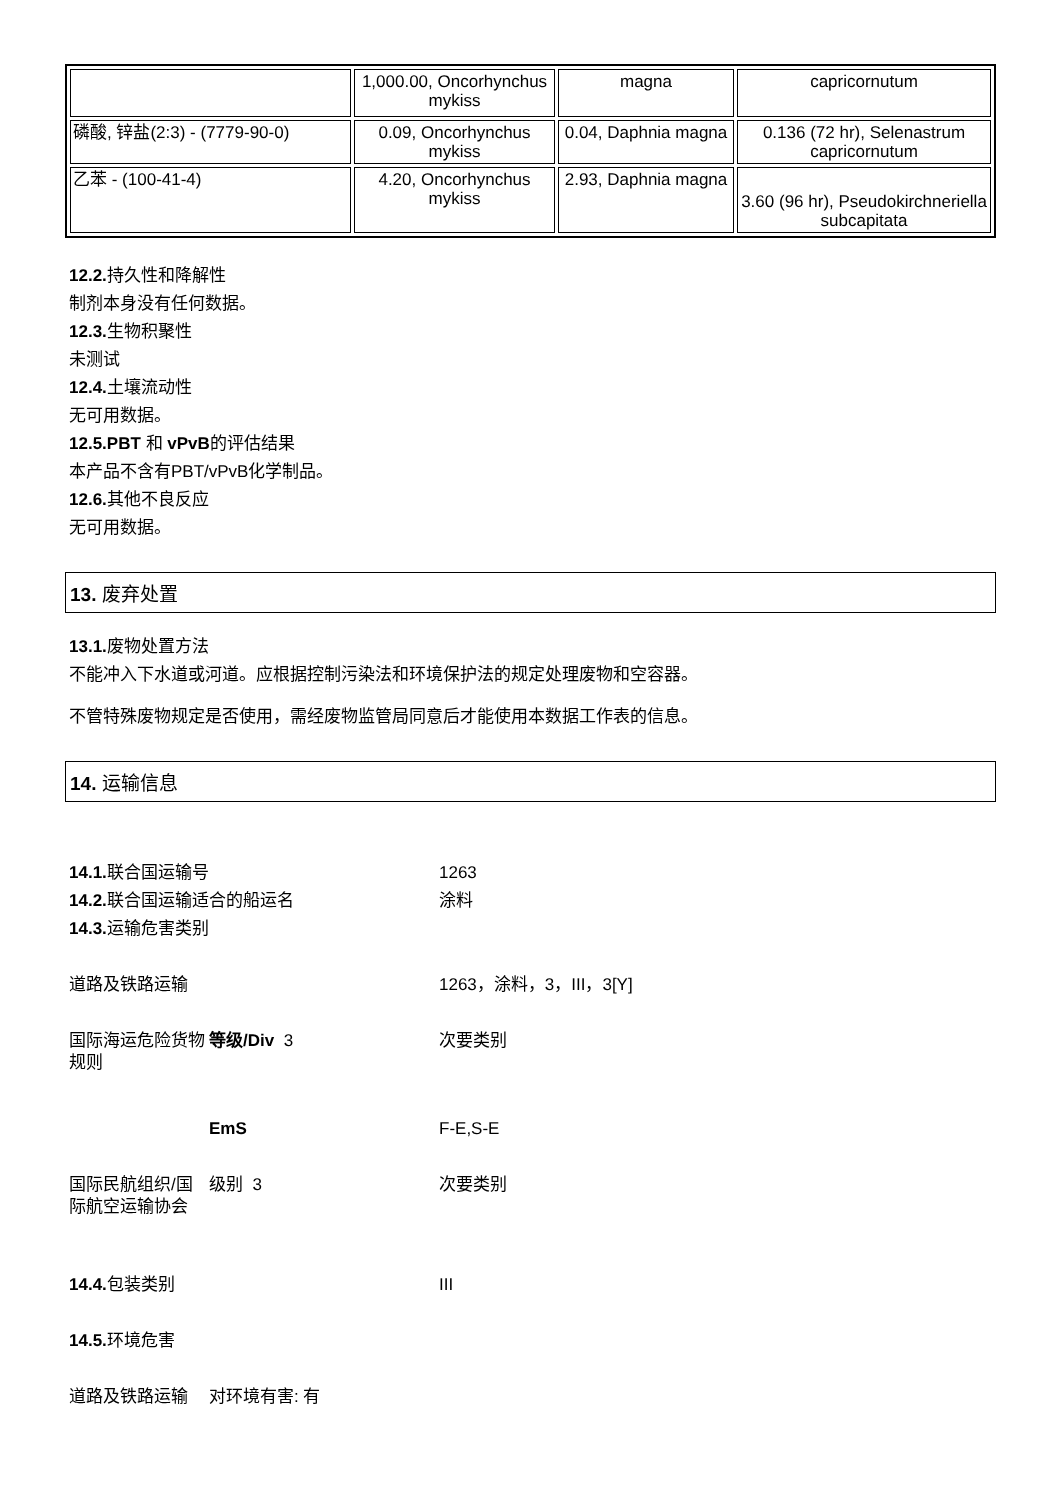| | 1,000.00, Oncorhynchus mykiss | magna | capricornutum |
| 磷酸, 锌盐(2:3) - (7779-90-0) | 0.09, Oncorhynchus mykiss | 0.04, Daphnia magna | 0.136 (72 hr), Selenastrum capricornutum |
| 乙苯 - (100-41-4) | 4.20, Oncorhynchus mykiss | 2.93, Daphnia magna | 3.60 (96 hr), Pseudokirchneriella subcapitata |
12.2. 持久性和降解性
制剂本身没有任何数据。
12.3. 生物积聚性
未测试
12.4. 土壤流动性
无可用数据。
12.5.PBT 和 vPvB的评估结果
本产品不含有PBT/vPvB化学制品。
12.6. 其他不良反应
无可用数据。
13. 废弃处置
13.1. 废物处置方法
不能冲入下水道或河道。应根据控制污染法和环境保护法的规定处理废物和空容器。
不管特殊废物规定是否使用，需经废物监管局同意后才能使用本数据工作表的信息。
14. 运输信息
| 14.1. 联合国运输号 | | 1263 |
| 14.2. 联合国运输适合的船运名 | | 涂料 |
| 14.3. 运输危害类别 | | |
| 道路及铁路运输 | | 1263，涂料，3，III，3[Y] |
| 国际海运危险货物规则 | 等级/Div 3 | 次要类别 |
| | EmS | F-E,S-E |
| 国际民航组织/国际航空运输协会 | 级别 3 | 次要类别 |
| 14.4. 包装类别 | | III |
| 14.5. 环境危害 | | |
| 道路及铁路运输 | 对环境有害: 有 | |